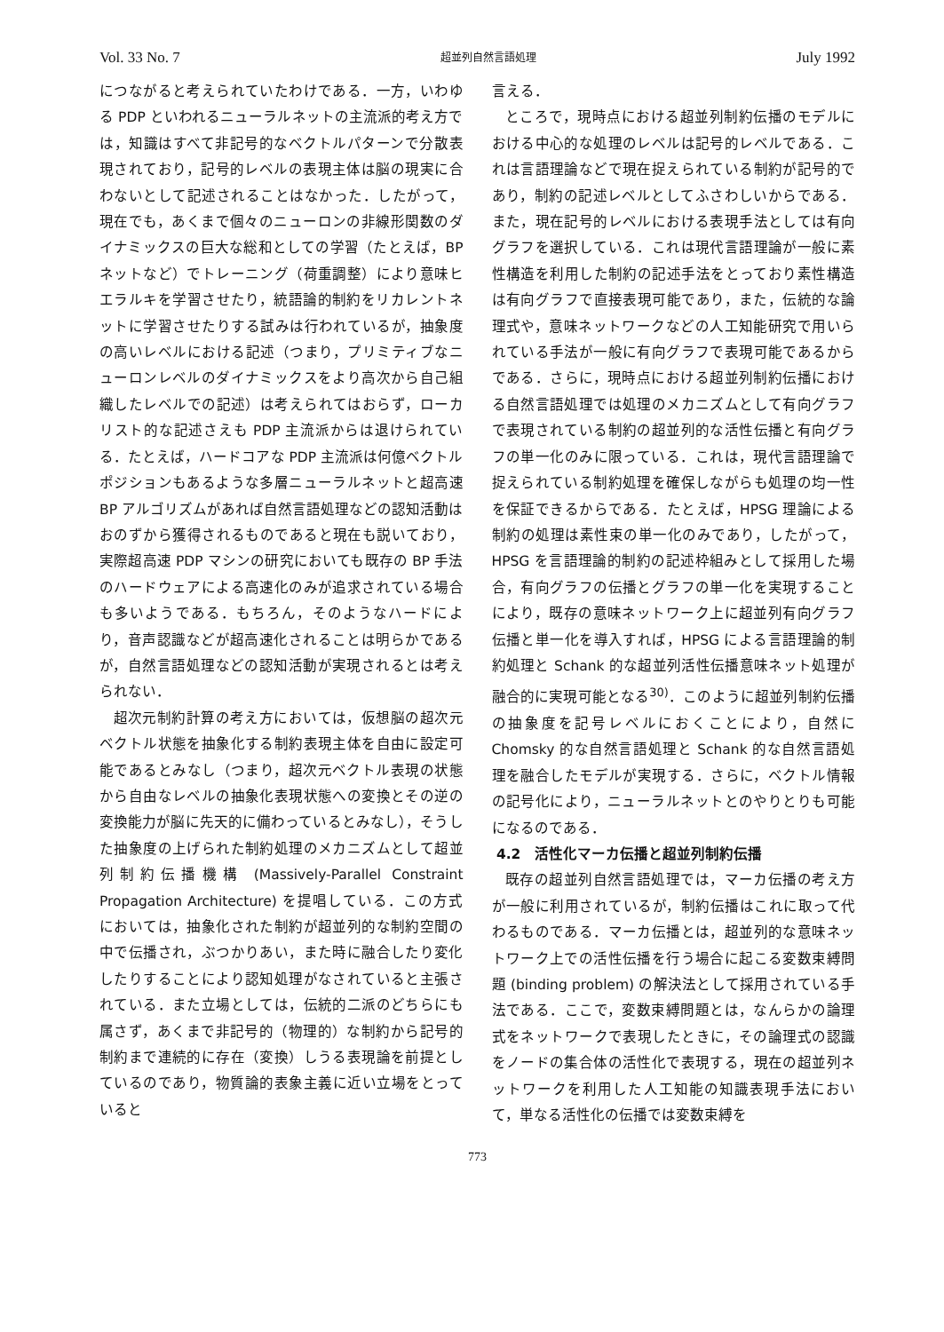Vol. 33 No. 7 超並列自然言語処理 July 1992
につながると考えられていたわけである．一方，いわゆる PDP といわれるニューラルネットの主流派的考え方では，知識はすべて非記号的なベクトルパターンで分散表現されており，記号的レベルの表現主体は脳の現実に合わないとして記述されることはなかった．したがって，現在でも，あくまで個々のニューロンの非線形関数のダイナミックスの巨大な総和としての学習（たとえば，BP ネットなど）でトレーニング（荷重調整）により意味ヒエラルキを学習させたり，統語論的制約をリカレントネットに学習させたりする試みは行われているが，抽象度の高いレベルにおける記述（つまり，プリミティブなニューロンレベルのダイナミックスをより高次から自己組織したレベルでの記述）は考えられてはおらず，ローカリスト的な記述さえも PDP 主流派からは退けられている．たとえば，ハードコアな PDP 主流派は何億ベクトルポジションもあるような多層ニューラルネットと超高速 BP アルゴリズムがあれば自然言語処理などの認知活動はおのずから獲得されるものであると現在も説いており，実際超高速 PDP マシンの研究においても既存の BP 手法のハードウェアによる高速化のみが追求されている場合も多いようである．もちろん，そのようなハードにより，音声認識などが超高速化されることは明らかであるが，自然言語処理などの認知活動が実現されるとは考えられない．
超次元制約計算の考え方においては，仮想脳の超次元ベクトル状態を抽象化する制約表現主体を自由に設定可能であるとみなし（つまり，超次元ベクトル表現の状態から自由なレベルの抽象化表現状態への変換とその逆の変換能力が脳に先天的に備わっているとみなし），そうした抽象度の上げられた制約処理のメカニズムとして超並列制約伝播機構 (Massively-Parallel Constraint Propagation Architecture) を提唱している．この方式においては，抽象化された制約が超並列的な制約空間の中で伝播され，ぶつかりあい，また時に融合したり変化したりすることにより認知処理がなされていると主張されている．また立場としては，伝統的二派のどちらにも属さず，あくまで非記号的（物理的）な制約から記号的制約まで連続的に存在（変換）しうる表現論を前提としているのであり，物質論的表象主義に近い立場をとっていると
言える．
ところで，現時点における超並列制約伝播のモデルにおける中心的な処理のレベルは記号的レベルである．これは言語理論などで現在捉えられている制約が記号的であり，制約の記述レベルとしてふさわしいからである．また，現在記号的レベルにおける表現手法としては有向グラフを選択している．これは現代言語理論が一般に素性構造を利用した制約の記述手法をとっており素性構造は有向グラフで直接表現可能であり，また，伝統的な論理式や，意味ネットワークなどの人工知能研究で用いられている手法が一般に有向グラフで表現可能であるからである．さらに，現時点における超並列制約伝播における自然言語処理では処理のメカニズムとして有向グラフで表現されている制約の超並列的な活性伝播と有向グラフの単一化のみに限っている．これは，現代言語理論で捉えられている制約処理を確保しながらも処理の均一性を保証できるからである．たとえば，HPSG 理論による制約の処理は素性束の単一化のみであり，したがって，HPSG を言語理論的制約の記述枠組みとして採用した場合，有向グラフの伝播とグラフの単一化を実現することにより，既存の意味ネットワーク上に超並列有向グラフ伝播と単一化を導入すれば，HPSG による言語理論的制約処理と Schank 的な超並列活性伝播意味ネット処理が融合的に実現可能となる<sup>30)</sup>．このように超並列制約伝播の抽象度を記号レベルにおくことにより，自然に Chomsky 的な自然言語処理と Schank 的な自然言語処理を融合したモデルが実現する．さらに，ベクトル情報の記号化により，ニューラルネットとのやりとりも可能になるのである．
4.2　活性化マーカ伝播と超並列制約伝播
既存の超並列自然言語処理では，マーカ伝播の考え方が一般に利用されているが，制約伝播はこれに取って代わるものである．マーカ伝播とは，超並列的な意味ネットワーク上での活性伝播を行う場合に起こる変数束縛問題 (binding problem) の解決法として採用されている手法である．ここで，変数束縛問題とは，なんらかの論理式をネットワークで表現したときに，その論理式の認識をノードの集合体の活性化で表現する，現在の超並列ネットワークを利用した人工知能の知識表現手法において，単なる活性化の伝播では変数束縛を
773